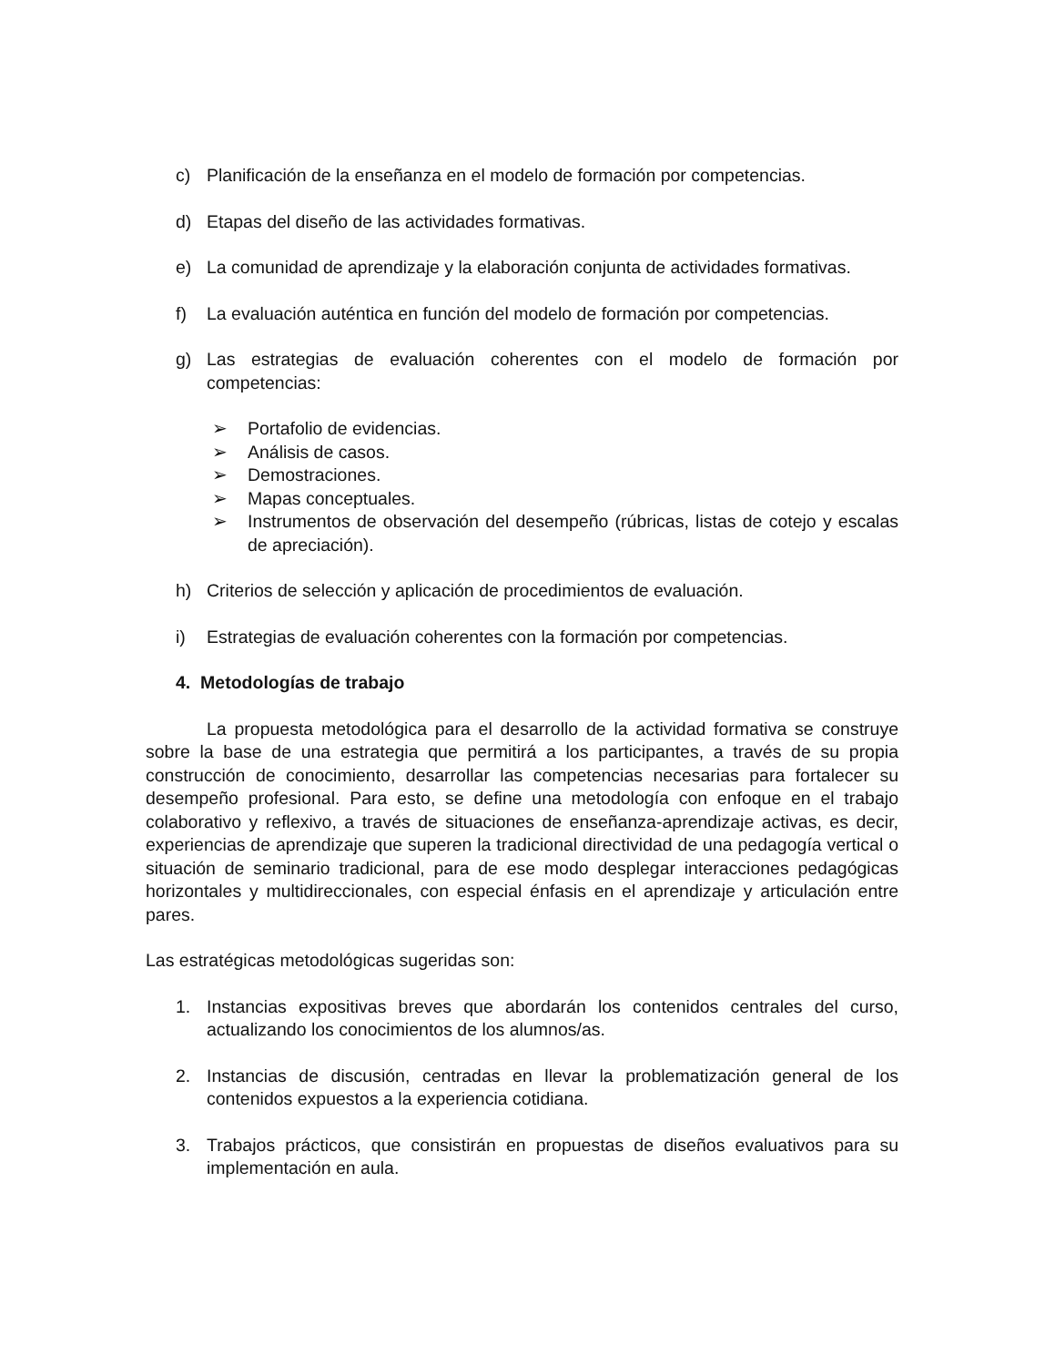c) Planificación de la enseñanza en el modelo de formación por competencias.
d) Etapas del diseño de las actividades formativas.
e) La comunidad de aprendizaje y la elaboración conjunta de actividades formativas.
f) La evaluación auténtica en función del modelo de formación por competencias.
g) Las estrategias de evaluación coherentes con el modelo de formación por competencias:
➢ Portafolio de evidencias.
➢ Análisis de casos.
➢ Demostraciones.
➢ Mapas conceptuales.
➢ Instrumentos de observación del desempeño (rúbricas, listas de cotejo y escalas de apreciación).
h) Criterios de selección y aplicación de procedimientos de evaluación.
i) Estrategias de evaluación coherentes con la formación por competencias.
4. Metodologías de trabajo
La propuesta metodológica para el desarrollo de la actividad formativa se construye sobre la base de una estrategia que permitirá a los participantes, a través de su propia construcción de conocimiento, desarrollar las competencias necesarias para fortalecer su desempeño profesional. Para esto, se define una metodología con enfoque en el trabajo colaborativo y reflexivo, a través de situaciones de enseñanza-aprendizaje activas, es decir, experiencias de aprendizaje que superen la tradicional directividad de una pedagogía vertical o situación de seminario tradicional, para de ese modo desplegar interacciones pedagógicas horizontales y multidireccionales, con especial énfasis en el aprendizaje y articulación entre pares.
Las estratégicas metodológicas sugeridas son:
1. Instancias expositivas breves que abordarán los contenidos centrales del curso, actualizando los conocimientos de los alumnos/as.
2. Instancias de discusión, centradas en llevar la problematización general de los contenidos expuestos a la experiencia cotidiana.
3. Trabajos prácticos, que consistirán en propuestas de diseños evaluativos para su implementación en aula.